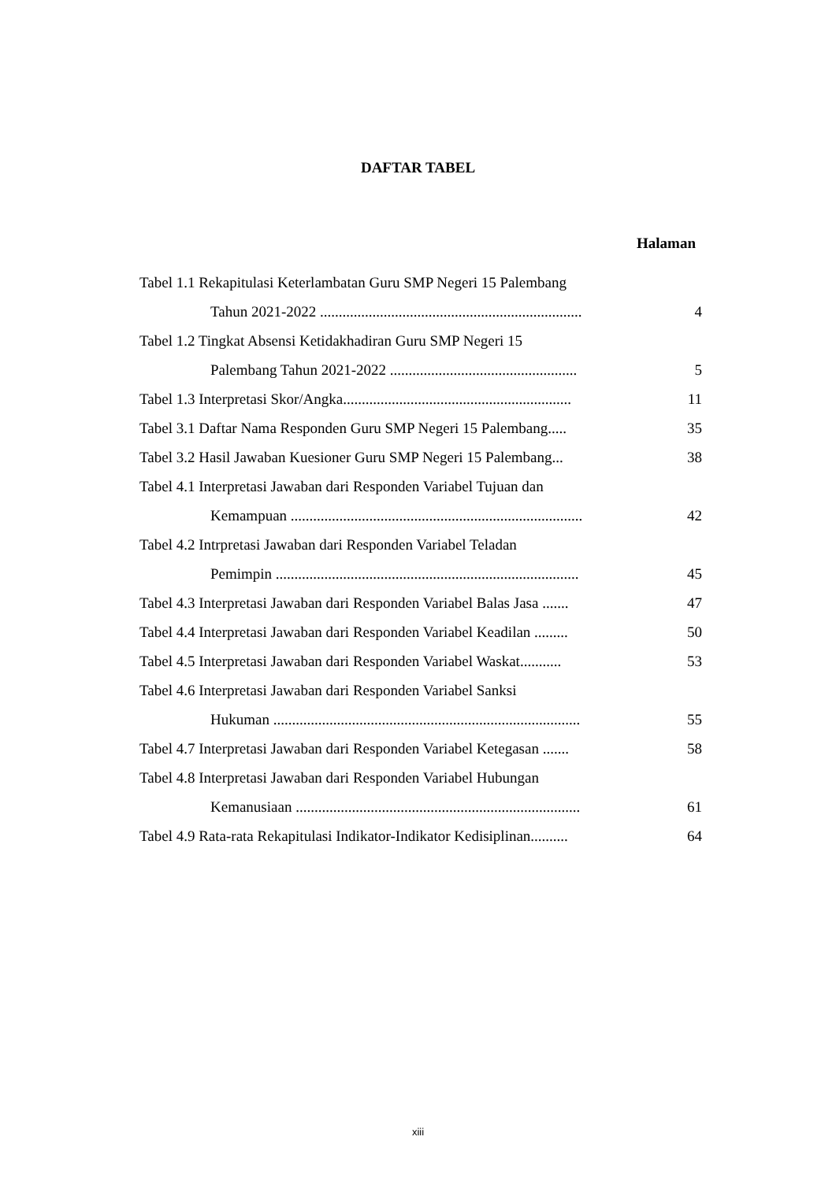DAFTAR TABEL
Halaman
Tabel 1.1 Rekapitulasi Keterlambatan Guru SMP Negeri 15 Palembang
Tahun 2021-2022 ...................................................................... 4
Tabel 1.2 Tingkat Absensi Ketidakhadiran Guru SMP Negeri 15
Palembang Tahun 2021-2022 .................................................. 5
Tabel 1.3 Interpretasi Skor/Angka............................................................. 11
Tabel 3.1 Daftar Nama Responden Guru SMP Negeri 15 Palembang..... 35
Tabel 3.2 Hasil Jawaban Kuesioner Guru SMP Negeri 15 Palembang... 38
Tabel 4.1 Interpretasi Jawaban dari Responden Variabel Tujuan dan
Kemampuan .............................................................................. 42
Tabel 4.2 Intrpretasi Jawaban dari Responden Variabel Teladan
Pemimpin ................................................................................. 45
Tabel 4.3 Interpretasi Jawaban dari Responden Variabel Balas Jasa ....... 47
Tabel 4.4 Interpretasi Jawaban dari Responden Variabel Keadilan ......... 50
Tabel 4.5 Interpretasi Jawaban dari Responden Variabel Waskat........... 53
Tabel 4.6 Interpretasi Jawaban dari Responden Variabel Sanksi
Hukuman .................................................................................. 55
Tabel 4.7 Interpretasi Jawaban dari Responden Variabel Ketegasan ....... 58
Tabel 4.8 Interpretasi Jawaban dari Responden Variabel Hubungan
Kemanusiaan ............................................................................ 61
Tabel 4.9 Rata-rata Rekapitulasi Indikator-Indikator Kedisiplinan.......... 64
xiii